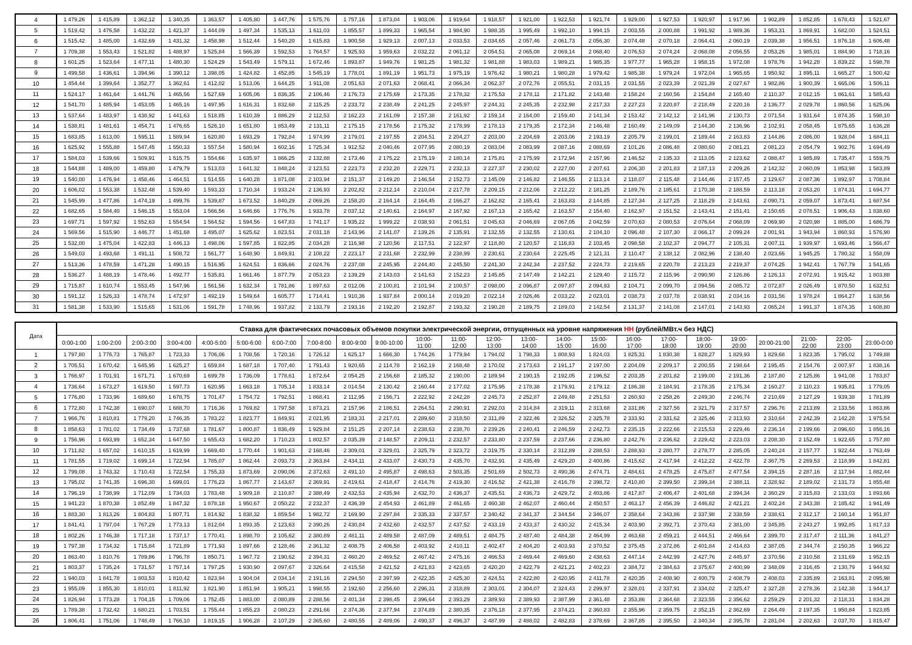| 4 | 1 479,26 | 1 415,89 | 1 362,12 | 1 340,35 | 1 363,57 | 1 405,80 | 1 447,76 | 1 575,76 | 1 757,16 | 1 873,04 | 1 903,06 | 1 919,64 | 1 918,57 | 1 921,00 | 1 922,53 | 1 921,74 | 1 929,00 | 1 927,53 | 1 920,97 | 1 917,96 | 1 902,89 | 1 852,85 | 1 678,43 | 1 521,67 |
| 5 | 1 519,42 | 1 476,58 | 1 432,22 | 1 421,37 | 1 444,09 | 1 497,34 | 1 535,13 | 1 611,03 | 1 855,57 | 1 899,33 | 1 965,54 | 1 984,90 | 1 988,35 | 1 995,49 | 1 992,10 | 1 994,15 | 2 003,55 | 2 000,88 | 1 991,92 | 1 989,36 | 1 953,31 | 1 869,91 | 1 682,00 | 1 524,51 |
| 6 | 1 515,42 | 1 485,00 | 1 432,69 | 1 431,32 | 1 458,98 | 1 512,44 | 1 540,20 | 1 615,83 | 1 900,58 | 1 929,13 | 2 007,13 | 2 033,53 | 2 034,65 | 2 057,46 | 2 061,73 | 2 056,30 | 2 074,48 | 2 070,18 | 2 064,41 | 2 060,19 | 2 039,38 | 1 956,51 | 1 876,18 | 1 606,48 |
| 7 | 1 709,38 | 1 553,43 | 1 521,82 | 1 488,97 | 1 525,84 | 1 566,39 | 1 592,53 | 1 764,57 | 1 925,93 | 1 959,63 | 2 032,22 | 2 061,12 | 2 054,51 | 2 065,08 | 2 069,14 | 2 068,40 | 2 076,53 | 2 074,24 | 2 068,08 | 2 056,55 | 2 053,26 | 1 985,01 | 1 884,90 | 1 718,16 |
| 8 | 1 601,25 | 1 523,64 | 1 477,11 | 1 480,30 | 1 524,29 | 1 543,49 | 1 579,11 | 1 672,46 | 1 893,87 | 1 949,76 | 1 981,25 | 1 981,32 | 1 981,88 | 1 983,03 | 1 989,21 | 1 985,35 | 1 977,77 | 1 965,28 | 1 958,15 | 1 972,08 | 1 978,76 | 1 942,28 | 1 839,22 | 1 598,78 |
| 9 | 1 499,58 | 1 436,61 | 1 394,96 | 1 390,12 | 1 398,05 | 1 424,82 | 1 452,85 | 1 545,19 | 1 778,01 | 1 891,19 | 1 951,73 | 1 975,19 | 1 976,42 | 1 980,21 | 1 980,28 | 1 979,42 | 1 985,38 | 1 979,24 | 1 972,04 | 1 965,65 | 1 950,92 | 1 895,11 | 1 665,27 | 1 500,42 |
| 10 | 1 454,44 | 1 399,64 | 1 352,77 | 1 362,61 | 1 412,02 | 1 513,06 | 1 644,25 | 1 911,08 | 2 051,63 | 2 071,63 | 2 068,41 | 2 066,34 | 2 062,37 | 2 072,76 | 2 055,51 | 2 031,15 | 2 031,55 | 2 023,39 | 2 021,39 | 2 027,67 | 1 982,86 | 1 900,39 | 1 665,06 | 1 506,11 |
| 11 | 1 524,17 | 1 461,64 | 1 441,76 | 1 465,56 | 1 527,69 | 1 605,06 | 1 836,35 | 2 106,46 | 2 176,73 | 2 175,69 | 2 173,35 | 2 178,32 | 2 175,53 | 2 178,11 | 2 171,82 | 2 143,48 | 2 158,24 | 2 160,56 | 2 154,84 | 2 165,40 | 2 110,37 | 2 012,15 | 1 861,61 | 1 585,43 |
| 12 | 1 541,70 | 1 485,94 | 1 453,05 | 1 465,16 | 1 497,95 | 1 616,31 | 1 832,68 | 2 115,25 | 2 233,72 | 2 238,49 | 2 241,25 | 2 245,97 | 2 244,31 | 2 245,35 | 2 232,98 | 2 217,33 | 2 227,23 | 2 220,87 | 2 218,49 | 2 220,16 | 2 136,77 | 2 029,78 | 1 860,56 | 1 625,06 |
| 13 | 1 537,64 | 1 483,97 | 1 438,92 | 1 441,63 | 1 518,85 | 1 610,39 | 1 886,29 | 2 112,53 | 2 162,23 | 2 161,09 | 2 157,38 | 2 161,92 | 2 159,14 | 2 164,00 | 2 159,40 | 2 141,34 | 2 153,42 | 2 142,12 | 2 141,96 | 2 130,73 | 2 071,54 | 1 931,64 | 1 874,35 | 1 598,10 |
| 14 | 1 538,81 | 1 481,61 | 1 454,71 | 1 476,65 | 1 526,10 | 1 651,80 | 1 853,49 | 2 131,11 | 2 175,15 | 2 178,56 | 2 175,32 | 2 178,99 | 2 178,13 | 2 179,35 | 2 172,34 | 2 146,48 | 2 160,49 | 2 149,09 | 2 144,30 | 2 136,96 | 2 102,91 | 2 058,45 | 1 875,65 | 1 636,28 |
| 15 | 1 683,85 | 1 613,00 | 1 595,11 | 1 589,94 | 1 620,80 | 1 693,29 | 1 792,84 | 1 974,99 | 2 179,01 | 2 197,55 | 2 204,51 | 2 204,27 | 2 203,00 | 2 204,69 | 2 203,06 | 2 193,19 | 2 205,79 | 2 199,01 | 2 189,44 | 2 163,83 | 2 144,86 | 2 086,00 | 1 928,04 | 1 684,11 |
| 16 | 1 625,92 | 1 555,88 | 1 547,45 | 1 550,33 | 1 557,54 | 1 580,94 | 1 602,16 | 1 725,34 | 1 912,52 | 2 040,46 | 2 077,95 | 2 080,19 | 2 083,04 | 2 083,99 | 2 087,16 | 2 088,69 | 2 101,26 | 2 086,48 | 2 080,60 | 2 081,21 | 2 081,23 | 2 054,79 | 1 902,76 | 1 694,49 |
| 17 | 1 584,03 | 1 539,66 | 1 509,91 | 1 515,75 | 1 554,66 | 1 635,97 | 1 866,25 | 2 132,88 | 2 173,46 | 2 175,22 | 2 175,19 | 2 180,14 | 2 175,81 | 2 175,99 | 2 172,94 | 2 157,96 | 2 146,52 | 2 135,33 | 2 113,05 | 2 123,62 | 2 088,47 | 1 985,89 | 1 735,47 | 1 559,75 |
| 18 | 1 544,88 | 1 489,00 | 1 459,80 | 1 479,79 | 1 513,03 | 1 641,32 | 1 848,24 | 2 123,51 | 2 223,73 | 2 232,20 | 2 229,71 | 2 232,13 | 2 227,37 | 2 230,02 | 2 227,00 | 2 207,61 | 2 206,30 | 2 201,83 | 2 187,13 | 2 209,26 | 2 142,32 | 2 060,09 | 1 853,98 | 1 583,89 |
| 19 | 1 540,00 | 1 476,94 | 1 458,46 | 1 464,51 | 1 514,55 | 1 640,28 | 1 871,08 | 2 103,94 | 2 151,37 | 2 149,20 | 2 146,54 | 2 152,73 | 2 145,09 | 2 146,82 | 2 146,55 | 2 113,14 | 2 118,07 | 2 115,48 | 2 144,46 | 2 157,45 | 2 129,67 | 2 087,36 | 1 892,97 | 1 708,84 |
| 20 | 1 606,02 | 1 553,38 | 1 532,48 | 1 539,40 | 1 593,33 | 1 710,34 | 1 933,24 | 2 136,93 | 2 202,82 | 2 212,14 | 2 210,04 | 2 217,78 | 2 209,15 | 2 212,06 | 2 212,22 | 2 181,25 | 2 189,76 | 2 185,61 | 2 170,38 | 2 188,59 | 2 113,18 | 2 053,20 | 1 874,31 | 1 694,77 |
| 21 | 1 545,99 | 1 477,86 | 1 474,19 | 1 499,76 | 1 539,87 | 1 673,52 | 1 840,29 | 2 069,26 | 2 158,20 | 2 164,14 | 2 164,45 | 2 166,27 | 2 162,82 | 2 165,41 | 2 163,83 | 2 144,85 | 2 127,34 | 2 127,25 | 2 118,29 | 2 143,61 | 2 090,71 | 2 059,07 | 1 873,41 | 1 687,54 |
| 22 | 1 682,65 | 1 584,40 | 1 546,15 | 1 553,04 | 1 566,56 | 1 646,66 | 1 776,76 | 1 933,78 | 2 037,12 | 2 140,61 | 2 164,97 | 2 167,92 | 2 167,13 | 2 165,42 | 2 163,57 | 2 154,40 | 2 162,97 | 2 151,52 | 2 143,41 | 2 151,41 | 2 150,65 | 2 078,51 | 1 906,43 | 1 838,60 |
| 23 | 1 697,71 | 1 597,92 | 1 552,63 | 1 554,54 | 1 564,52 | 1 594,56 | 1 647,83 | 1 741,17 | 1 935,22 | 1 999,22 | 2 038,93 | 2 061,51 | 2 045,63 | 2 046,69 | 2 067,05 | 2 042,59 | 2 070,63 | 2 080,53 | 2 076,64 | 2 068,09 | 2 069,90 | 2 020,98 | 1 885,00 | 1 686,79 |
| 24 | 1 569,56 | 1 515,90 | 1 446,77 | 1 451,68 | 1 495,07 | 1 625,62 | 1 823,51 | 2 031,18 | 2 143,96 | 2 141,07 | 2 139,26 | 2 135,91 | 2 132,55 | 2 132,55 | 2 130,61 | 2 104,10 | 2 096,48 | 2 107,30 | 2 066,17 | 2 099,24 | 2 001,91 | 1 943,94 | 1 860,93 | 1 576,90 |
| 25 | 1 532,00 | 1 475,04 | 1 422,83 | 1 446,13 | 1 498,06 | 1 597,85 | 1 822,85 | 2 034,28 | 2 116,98 | 2 120,56 | 2 117,51 | 2 122,97 | 2 118,80 | 2 120,57 | 2 116,83 | 2 103,45 | 2 098,58 | 2 102,37 | 2 094,77 | 2 105,31 | 2 007,11 | 1 939,97 | 1 693,46 | 1 566,47 |
| 26 | 1 549,03 | 1 493,68 | 1 491,11 | 1 508,72 | 1 561,77 | 1 648,90 | 1 849,91 | 2 108,22 | 2 223,17 | 2 231,68 | 2 232,99 | 2 238,99 | 2 230,61 | 2 230,64 | 2 225,45 | 2 121,31 | 2 110,47 | 2 138,12 | 2 082,96 | 2 138,40 | 2 023,66 | 1 945,25 | 1 780,32 | 1 558,09 |
| 27 | 1 513,36 | 1 478,59 | 1 471,28 | 1 490,15 | 1 516,95 | 1 624,51 | 1 836,66 | 2 024,76 | 2 237,08 | 2 245,95 | 2 244,40 | 2 245,50 | 2 241,30 | 2 242,34 | 2 237,52 | 2 224,73 | 2 219,65 | 2 220,78 | 2 213,23 | 2 219,37 | 2 074,25 | 1 942,41 | 1 767,79 | 1 541,65 |
| 28 | 1 536,27 | 1 488,19 | 1 478,46 | 1 492,77 | 1 535,81 | 1 661,46 | 1 877,79 | 2 053,23 | 2 139,29 | 2 143,03 | 2 141,63 | 2 152,23 | 2 145,85 | 2 147,49 | 2 142,21 | 2 129,40 | 2 115,72 | 2 115,96 | 2 090,90 | 2 126,86 | 2 126,13 | 2 072,91 | 1 915,42 | 1 803,88 |
| 29 | 1 715,87 | 1 610,74 | 1 553,45 | 1 547,96 | 1 561,56 | 1 632,34 | 1 781,86 | 1 897,63 | 2 012,06 | 2 100,81 | 2 101,94 | 2 100,57 | 2 098,00 | 2 096,87 | 2 097,87 | 2 094,93 | 2 104,71 | 2 099,70 | 2 094,56 | 2 085,72 | 2 072,87 | 2 026,49 | 1 870,50 | 1 632,51 |
| 30 | 1 591,12 | 1 526,33 | 1 478,74 | 1 472,97 | 1 492,19 | 1 549,64 | 1 605,77 | 1 714,41 | 1 910,36 | 1 937,84 | 2 000,14 | 2 019,20 | 2 022,14 | 2 026,46 | 2 033,22 | 2 023,01 | 2 038,73 | 2 037,78 | 2 038,91 | 2 034,16 | 2 031,56 | 1 978,24 | 1 864,27 | 1 638,56 |
| 31 | 1 581,38 | 1 533,90 | 1 515,65 | 1 531,06 | 1 591,78 | 1 748,96 | 1 937,82 | 2 133,79 | 2 193,16 | 2 192,20 | 2 192,87 | 2 193,32 | 2 190,28 | 2 189,75 | 2 189,03 | 2 142,54 | 2 131,37 | 2 141,08 | 2 147,01 | 2 143,93 | 2 065,24 | 1 991,37 | 1 874,35 | 1 608,80 |
| Дата | Ставка для фактических почасовых объемов покупки электрической энергии, отпущенных на уровне напряжения НН (рублей/МВт.ч без НДС) | | | | | | | | | | | | | | | | | | | | | | | |
| --- | --- | --- | --- | --- | --- | --- | --- | --- | --- | --- | --- | --- | --- | --- | --- | --- | --- | --- | --- | --- | --- | --- | --- | --- |
| | 0:00-1:00 | 1:00-2:00 | 2:00-3:00 | 3:00-4:00 | 4:00-5:00 | 5:00-6:00 | 6:00-7:00 | 7:00-8:00 | 8:00-9:00 | 9:00-10:00 | 10:00- 11:00 | 11:00- 12:00 | 12:00- 13:00 | 13:00- 14:00 | 14:00- 15:00 | 15:00- 16:00 | 16:00- 17:00 | 17:00- 18:00 | 18:00- 19:00 | 19:00- 20:00 | 20:00-21:00 | 21:00- 22:00 | 22:00- 23:00 | 23:00-0:00 |
| 1 | 1 797,80 | 1 776,73 | 1 765,87 | 1 723,33 | 1 706,06 | 1 708,56 | 1 720,16 | 1 726,12 | 1 625,17 | 1 666,30 | 1 744,26 | 1 779,94 | 1 794,02 | 1 798,33 | 1 808,93 | 1 824,03 | 1 825,31 | 1 830,38 | 1 828,27 | 1 829,93 | 1 829,68 | 1 823,35 | 1 795,02 | 1 749,88 |
| 2 | 1 705,51 | 1 670,42 | 1 645,95 | 1 625,27 | 1 659,84 | 1 687,18 | 1 707,40 | 1 791,43 | 1 920,65 | 2 114,78 | 2 162,19 | 2 168,48 | 2 170,02 | 2 173,63 | 2 191,17 | 2 197,00 | 2 204,09 | 2 209,17 | 2 200,55 | 2 198,64 | 2 195,45 | 2 154,76 | 2 007,97 | 1 838,16 |
| 3 | 1 766,97 | 1 701,91 | 1 671,71 | 1 670,69 | 1 699,78 | 1 736,09 | 1 778,61 | 1 872,64 | 2 054,25 | 2 156,68 | 2 185,32 | 2 190,00 | 2 189,94 | 2 190,15 | 2 192,05 | 2 196,52 | 2 203,35 | 2 201,82 | 2 199,00 | 2 191,36 | 2 187,80 | 2 125,86 | 1 941,08 | 1 783,87 |
| 4 | 1 736,64 | 1 673,27 | 1 619,50 | 1 597,73 | 1 620,95 | 1 663,18 | 1 705,14 | 1 833,14 | 2 014,54 | 2 130,42 | 2 160,44 | 2 177,02 | 2 175,95 | 2 178,38 | 2 179,91 | 2 179,12 | 2 186,38 | 2 184,91 | 2 178,35 | 2 175,34 | 2 160,27 | 2 110,23 | 1 935,81 | 1 779,05 |
| 5 | 1 776,80 | 1 733,96 | 1 689,60 | 1 678,75 | 1 701,47 | 1 754,72 | 1 792,51 | 1 868,41 | 2 112,95 | 2 156,71 | 2 222,92 | 2 242,28 | 2 245,73 | 2 252,87 | 2 249,48 | 2 251,53 | 2 260,93 | 2 258,26 | 2 249,30 | 2 246,74 | 2 210,69 | 2 127,29 | 1 939,38 | 1 781,89 |
| 6 | 1 772,80 | 1 742,38 | 1 690,07 | 1 688,70 | 1 716,36 | 1 769,82 | 1 797,58 | 1 873,21 | 2 157,96 | 2 186,51 | 2 264,51 | 2 290,91 | 2 292,03 | 2 314,84 | 2 319,11 | 2 313,68 | 2 331,86 | 2 327,56 | 2 321,79 | 2 317,57 | 2 296,76 | 2 213,89 | 2 133,56 | 1 863,86 |
| 7 | 1 966,76 | 1 810,81 | 1 779,20 | 1 746,35 | 1 783,22 | 1 823,77 | 1 849,91 | 2 021,95 | 2 183,31 | 2 217,01 | 2 289,60 | 2 318,50 | 2 311,89 | 2 322,46 | 2 326,52 | 2 325,78 | 2 333,91 | 2 331,62 | 2 325,46 | 2 313,93 | 2 310,64 | 2 242,39 | 2 142,28 | 1 975,54 |
| 8 | 1 858,63 | 1 781,02 | 1 734,49 | 1 737,68 | 1 781,67 | 1 800,87 | 1 836,49 | 1 929,84 | 2 151,25 | 2 207,14 | 2 238,63 | 2 238,70 | 2 239,26 | 2 240,41 | 2 246,59 | 2 242,73 | 2 235,15 | 2 222,66 | 2 215,53 | 2 229,46 | 2 236,14 | 2 199,66 | 2 096,60 | 1 856,16 |
| 9 | 1 756,96 | 1 693,99 | 1 652,34 | 1 647,50 | 1 655,43 | 1 682,20 | 1 710,23 | 1 802,57 | 2 035,39 | 2 148,57 | 2 209,11 | 2 232,57 | 2 233,80 | 2 237,59 | 2 237,66 | 2 236,80 | 2 242,76 | 2 236,62 | 2 229,42 | 2 223,03 | 2 208,30 | 2 152,49 | 1 922,65 | 1 757,80 |
| 10 | 1 711,82 | 1 657,02 | 1 610,15 | 1 619,99 | 1 669,40 | 1 770,44 | 1 901,63 | 2 168,46 | 2 309,01 | 2 329,01 | 2 325,79 | 2 323,72 | 2 319,75 | 2 330,14 | 2 312,89 | 2 288,53 | 2 288,93 | 2 280,77 | 2 278,77 | 2 285,05 | 2 240,24 | 2 157,77 | 1 922,44 | 1 763,49 |
| 11 | 1 781,55 | 1 719,02 | 1 699,14 | 1 722,94 | 1 785,07 | 1 862,44 | 2 093,73 | 2 363,84 | 2 434,11 | 2 433,07 | 2 430,73 | 2 435,70 | 2 432,91 | 2 435,49 | 2 429,20 | 2 400,86 | 2 415,62 | 2 417,94 | 2 412,22 | 2 422,78 | 2 367,75 | 2 269,53 | 2 118,99 | 1 842,81 |
| 12 | 1 799,08 | 1 743,32 | 1 710,43 | 1 722,54 | 1 755,33 | 1 873,69 | 2 090,06 | 2 372,63 | 2 491,10 | 2 495,87 | 2 498,63 | 2 503,35 | 2 501,69 | 2 502,73 | 2 490,36 | 2 474,71 | 2 484,61 | 2 478,25 | 2 475,87 | 2 477,54 | 2 394,15 | 2 287,16 | 2 117,94 | 1 882,44 |
| 13 | 1 795,02 | 1 741,35 | 1 696,30 | 1 699,01 | 1 776,23 | 1 867,77 | 2 143,67 | 2 369,91 | 2 419,61 | 2 418,47 | 2 414,76 | 2 419,30 | 2 416,52 | 2 421,38 | 2 416,78 | 2 398,72 | 2 410,80 | 2 399,50 | 2 399,34 | 2 388,11 | 2 328,92 | 2 189,02 | 2 131,73 | 1 855,48 |
| 14 | 1 796,19 | 1 738,99 | 1 712,09 | 1 734,03 | 1 783,48 | 1 909,18 | 2 110,87 | 2 388,49 | 2 432,53 | 2 435,94 | 2 432,70 | 2 436,37 | 2 435,51 | 2 436,73 | 2 429,72 | 2 403,86 | 2 417,87 | 2 406,47 | 2 401,68 | 2 394,34 | 2 360,29 | 2 315,83 | 2 133,03 | 1 893,66 |
| 15 | 1 941,23 | 1 870,38 | 1 852,49 | 1 847,32 | 1 878,18 | 1 950,67 | 2 050,22 | 2 232,37 | 2 436,39 | 2 454,93 | 2 461,89 | 2 461,65 | 2 460,38 | 2 462,07 | 2 460,44 | 2 450,57 | 2 463,17 | 2 456,39 | 2 446,82 | 2 421,21 | 2 402,24 | 2 343,38 | 2 185,42 | 1 941,49 |
| 16 | 1 883,30 | 1 813,26 | 1 804,83 | 1 807,71 | 1 814,92 | 1 838,32 | 1 859,54 | 1 982,72 | 2 169,90 | 2 297,84 | 2 335,33 | 2 337,57 | 2 340,42 | 2 341,37 | 2 344,54 | 2 346,07 | 2 358,64 | 2 343,86 | 2 337,98 | 2 338,59 | 2 338,61 | 2 312,17 | 2 160,14 | 1 951,87 |
| 17 | 1 841,41 | 1 797,04 | 1 767,29 | 1 773,13 | 1 812,04 | 1 893,35 | 2 123,63 | 2 390,26 | 2 430,84 | 2 432,60 | 2 432,57 | 2 437,52 | 2 433,19 | 2 433,37 | 2 430,32 | 2 415,34 | 2 403,90 | 2 392,71 | 2 370,43 | 2 381,00 | 2 345,85 | 2 243,27 | 1 992,85 | 1 817,13 |
| 18 | 1 802,26 | 1 746,38 | 1 717,18 | 1 737,17 | 1 770,41 | 1 898,70 | 2 105,62 | 2 380,89 | 2 481,11 | 2 489,58 | 2 487,09 | 2 489,51 | 2 484,75 | 2 487,40 | 2 484,38 | 2 464,99 | 2 463,68 | 2 459,21 | 2 444,51 | 2 466,64 | 2 399,70 | 2 317,47 | 2 111,36 | 1 841,27 |
| 19 | 1 797,38 | 1 734,32 | 1 715,84 | 1 721,89 | 1 771,93 | 1 897,66 | 2 128,46 | 2 361,32 | 2 408,75 | 2 406,58 | 2 403,92 | 2 410,11 | 2 402,47 | 2 404,20 | 2 403,93 | 2 370,52 | 2 375,45 | 2 372,86 | 2 401,84 | 2 414,83 | 2 387,05 | 2 344,74 | 2 150,35 | 1 966,22 |
| 20 | 1 863,40 | 1 810,76 | 1 789,86 | 1 796,78 | 1 850,71 | 1 967,72 | 2 190,62 | 2 394,31 | 2 460,20 | 2 469,52 | 2 467,42 | 2 475,16 | 2 466,53 | 2 469,44 | 2 469,60 | 2 438,63 | 2 447,14 | 2 442,99 | 2 427,76 | 2 445,97 | 2 370,56 | 2 310,58 | 2 131,69 | 1 952,15 |
| 21 | 1 803,37 | 1 735,24 | 1 731,57 | 1 757,14 | 1 797,25 | 1 930,90 | 2 097,67 | 2 326,64 | 2 415,58 | 2 421,52 | 2 421,83 | 2 423,65 | 2 420,20 | 2 422,79 | 2 421,21 | 2 402,23 | 2 384,72 | 2 384,63 | 2 375,67 | 2 400,99 | 2 348,09 | 2 316,45 | 2 130,79 | 1 944,92 |
| 22 | 1 940,03 | 1 841,78 | 1 803,53 | 1 810,42 | 1 823,94 | 1 904,04 | 2 034,14 | 2 191,16 | 2 294,50 | 2 397,99 | 2 422,35 | 2 425,30 | 2 424,51 | 2 422,80 | 2 420,95 | 2 411,78 | 2 420,35 | 2 408,90 | 2 400,79 | 2 408,79 | 2 408,03 | 2 335,89 | 2 163,81 | 2 095,98 |
| 23 | 1 955,09 | 1 855,30 | 1 810,01 | 1 811,92 | 1 821,90 | 1 851,94 | 1 905,21 | 1 998,55 | 2 192,60 | 2 256,60 | 2 296,31 | 2 318,89 | 2 303,01 | 2 304,07 | 2 324,43 | 2 299,97 | 2 328,01 | 2 337,91 | 2 334,02 | 2 325,47 | 2 327,28 | 2 278,36 | 2 142,38 | 1 944,17 |
| 24 | 1 826,94 | 1 773,28 | 1 704,15 | 1 709,06 | 1 752,45 | 1 883,00 | 2 080,89 | 2 288,56 | 2 401,34 | 2 398,45 | 2 396,64 | 2 393,29 | 2 389,93 | 2 389,93 | 2 387,99 | 2 361,48 | 2 353,86 | 2 364,68 | 2 323,55 | 2 356,62 | 2 259,29 | 2 201,32 | 2 118,31 | 1 834,28 |
| 25 | 1 789,38 | 1 732,42 | 1 680,21 | 1 703,51 | 1 755,44 | 1 855,23 | 2 080,23 | 2 291,66 | 2 374,36 | 2 377,94 | 2 374,89 | 2 380,35 | 2 376,18 | 2 377,95 | 2 374,21 | 2 360,83 | 2 355,96 | 2 359,75 | 2 352,15 | 2 362,69 | 2 264,49 | 2 197,35 | 1 950,84 | 1 823,85 |
| 26 | 1 806,41 | 1 751,06 | 1 748,49 | 1 766,10 | 1 819,15 | 1 906,28 | 2 107,29 | 2 365,60 | 2 480,55 | 2 489,06 | 2 490,37 | 2 496,37 | 2 487,99 | 2 488,02 | 2 482,83 | 2 378,69 | 2 367,85 | 2 395,50 | 2 340,34 | 2 395,78 | 2 281,04 | 2 202,63 | 2 037,70 | 1 815,47 |